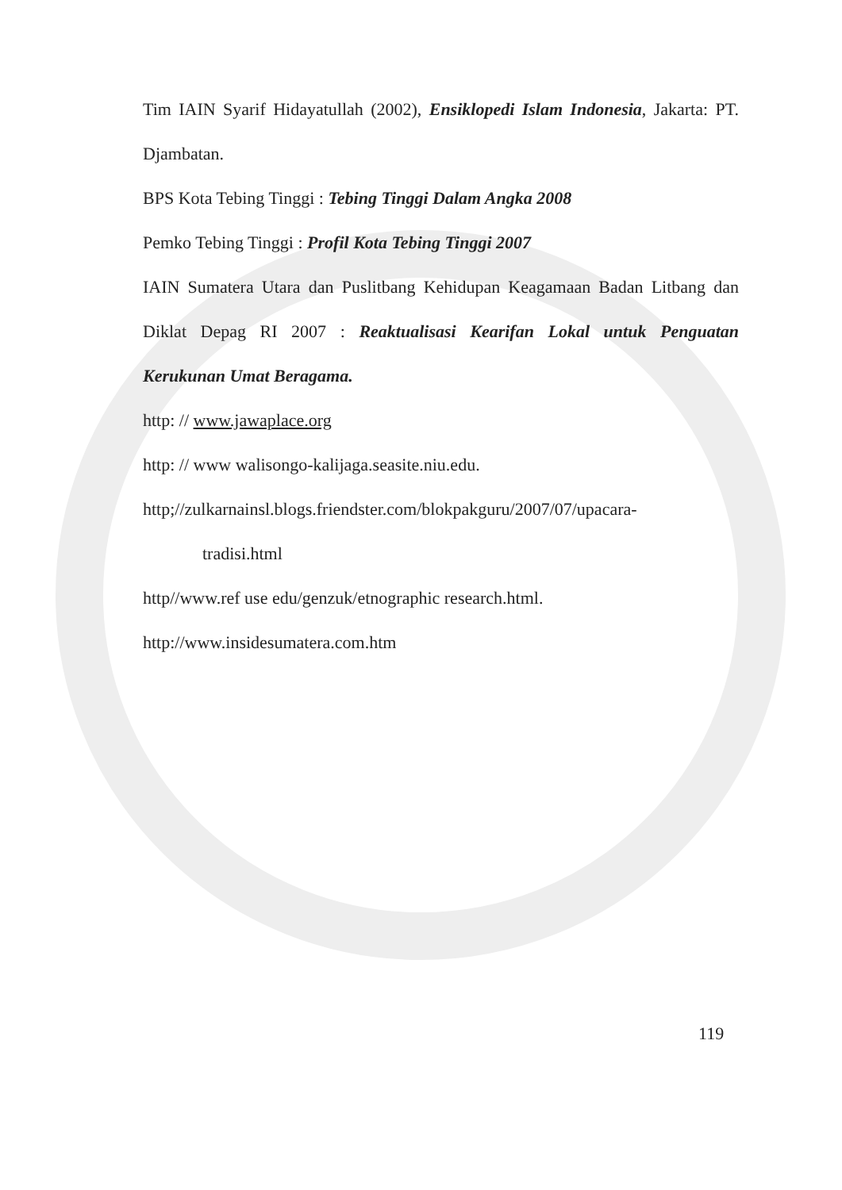Tim IAIN Syarif Hidayatullah (2002), Ensiklopedi Islam Indonesia, Jakarta: PT. Djambatan.
BPS Kota Tebing Tinggi : Tebing Tinggi Dalam Angka 2008
Pemko Tebing Tinggi : Profil Kota Tebing Tinggi 2007
IAIN Sumatera Utara dan Puslitbang Kehidupan Keagamaan Badan Litbang dan Diklat Depag RI 2007 : Reaktualisasi Kearifan Lokal untuk Penguatan Kerukunan Umat Beragama.
http: // www.jawaplace.org
http: // www walisongo-kalijaga.seasite.niu.edu.
http;//zulkarnainsl.blogs.friendster.com/blokpakguru/2007/07/upacara-
tradisi.html
http//www.ref use edu/genzuk/etnographic research.html.
http://www.insidesumatera.com.htm
119